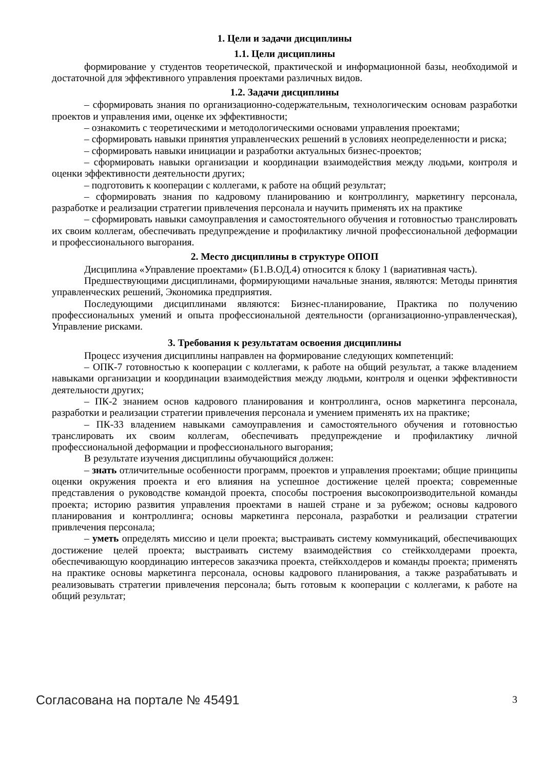1. Цели и задачи дисциплины
1.1. Цели дисциплины
формирование у студентов теоретической, практической и информационной базы, необходимой и достаточной для эффективного управления проектами различных видов.
1.2. Задачи дисциплины
– сформировать знания по организационно-содержательным, технологическим основам разработки проектов и управления ими, оценке их эффективности;
– ознакомить с теоретическими и методологическими основами управления проектами;
– сформировать навыки принятия управленческих решений в условиях неопределенности и риска;
– сформировать навыки инициации и разработки актуальных бизнес-проектов;
– сформировать навыки организации и координации взаимодействия между людьми, контроля и оценки эффективности деятельности других;
– подготовить к кооперации с коллегами, к работе на общий результат;
– сформировать знания по кадровому планированию и контроллингу, маркетингу персонала, разработке и реализации стратегии привлечения персонала и научить применять их на практике
– сформировать навыки самоуправления и самостоятельного обучения и готовностью транслировать их своим коллегам, обеспечивать предупреждение и профилактику личной профессиональной деформации и профессионального выгорания.
2. Место дисциплины в структуре ОПОП
Дисциплина «Управление проектами» (Б1.В.ОД.4) относится к блоку 1 (вариативная часть).
Предшествующими дисциплинами, формирующими начальные знания, являются: Методы принятия управленческих решений, Экономика предприятия.
Последующими дисциплинами являются: Бизнес-планирование, Практика по получению профессиональных умений и опыта профессиональной деятельности (организационно-управленческая), Управление рисками.
3. Требования к результатам освоения дисциплины
Процесс изучения дисциплины направлен на формирование следующих компетенций:
– ОПК-7 готовностью к кооперации с коллегами, к работе на общий результат, а также владением навыками организации и координации взаимодействия между людьми, контроля и оценки эффективности деятельности других;
– ПК-2 знанием основ кадрового планирования и контроллинга, основ маркетинга персонала, разработки и реализации стратегии привлечения персонала и умением применять их на практике;
– ПК-33 владением навыками самоуправления и самостоятельного обучения и готовностью транслировать их своим коллегам, обеспечивать предупреждение и профилактику личной профессиональной деформации и профессионального выгорания;
В результате изучения дисциплины обучающийся должен:
– знать отличительные особенности программ, проектов и управления проектами; общие принципы оценки окружения проекта и его влияния на успешное достижение целей проекта; современные представления о руководстве командой проекта, способы построения высокопроизводительной команды проекта; историю развития управления проектами в нашей стране и за рубежом; основы кадрового планирования и контроллинга; основы маркетинга персонала, разработки и реализации стратегии привлечения персонала;
– уметь определять миссию и цели проекта; выстраивать систему коммуникаций, обеспечивающих достижение целей проекта; выстраивать систему взаимодействия со стейкхолдерами проекта, обеспечивающую координацию интересов заказчика проекта, стейкхолдеров и команды проекта; применять на практике основы маркетинга персонала, основы кадрового планирования, а также разрабатывать и реализовывать стратегии привлечения персонала; быть готовым к кооперации с коллегами, к работе на общий результат;
Согласована на портале № 45491 3